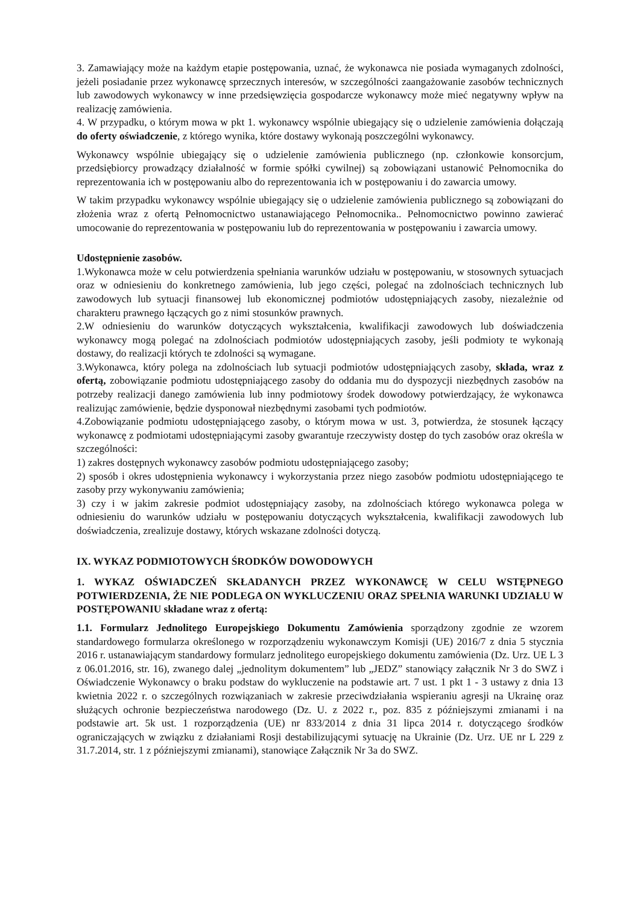3. Zamawiający może na każdym etapie postępowania, uznać, że wykonawca nie posiada wymaganych zdolności, jeżeli posiadanie przez wykonawcę sprzecznych interesów, w szczególności zaangażowanie zasobów technicznych lub zawodowych wykonawcy w inne przedsięwzięcia gospodarcze wykonawcy może mieć negatywny wpływ na realizację zamówienia.
4. W przypadku, o którym mowa w pkt 1. wykonawcy wspólnie ubiegający się o udzielenie zamówienia dołączają do oferty oświadczenie, z którego wynika, które dostawy wykonają poszczególni wykonawcy.
Wykonawcy wspólnie ubiegający się o udzielenie zamówienia publicznego (np. członkowie konsorcjum, przedsiębiorcy prowadzący działalność w formie spółki cywilnej) są zobowiązani ustanowić Pełnomocnika do reprezentowania ich w postępowaniu albo do reprezentowania ich w postępowaniu i do zawarcia umowy.
W takim przypadku wykonawcy wspólnie ubiegający się o udzielenie zamówienia publicznego są zobowiązani do złożenia wraz z ofertą Pełnomocnictwo ustanawiającego Pełnomocnika.. Pełnomocnictwo powinno zawierać umocowanie do reprezentowania w postępowaniu lub do reprezentowania w postępowaniu i zawarcia umowy.
Udostępnienie zasobów.
1.Wykonawca może w celu potwierdzenia spełniania warunków udziału w postępowaniu, w stosownych sytuacjach oraz w odniesieniu do konkretnego zamówienia, lub jego części, polegać na zdolnościach technicznych lub zawodowych lub sytuacji finansowej lub ekonomicznej podmiotów udostępniających zasoby, niezależnie od charakteru prawnego łączących go z nimi stosunków prawnych.
2.W odniesieniu do warunków dotyczących wykształcenia, kwalifikacji zawodowych lub doświadczenia wykonawcy mogą polegać na zdolnościach podmiotów udostępniających zasoby, jeśli podmioty te wykonają dostawy, do realizacji których te zdolności są wymagane.
3.Wykonawca, który polega na zdolnościach lub sytuacji podmiotów udostępniających zasoby, składa, wraz z ofertą, zobowiązanie podmiotu udostępniającego zasoby do oddania mu do dyspozycji niezbędnych zasobów na potrzeby realizacji danego zamówienia lub inny podmiotowy środek dowodowy potwierdzający, że wykonawca realizując zamówienie, będzie dysponował niezbędnymi zasobami tych podmiotów.
4.Zobowiązanie podmiotu udostępniającego zasoby, o którym mowa w ust. 3, potwierdza, że stosunek łączący wykonawcę z podmiotami udostępniającymi zasoby gwarantuje rzeczywisty dostęp do tych zasobów oraz określa w szczególności:
1) zakres dostępnych wykonawcy zasobów podmiotu udostępniającego zasoby;
2) sposób i okres udostępnienia wykonawcy i wykorzystania przez niego zasobów podmiotu udostępniającego te zasoby przy wykonywaniu zamówienia;
3) czy i w jakim zakresie podmiot udostępniający zasoby, na zdolnościach którego wykonawca polega w odniesieniu do warunków udziału w postępowaniu dotyczących wykształcenia, kwalifikacji zawodowych lub doświadczenia, zrealizuje dostawy, których wskazane zdolności dotyczą.
IX. WYKAZ PODMIOTOWYCH ŚRODKÓW DOWODOWYCH
1. WYKAZ OŚWIADCZEŃ SKŁADANYCH PRZEZ WYKONAWCĘ W CELU WSTĘPNEGO POTWIERDZENIA, ŻE NIE PODLEGA ON WYKLUCZENIU ORAZ SPEŁNIA WARUNKI UDZIAŁU W POSTĘPOWANIU składane wraz z ofertą:
1.1. Formularz Jednolitego Europejskiego Dokumentu Zamówienia sporządzony zgodnie ze wzorem standardowego formularza określonego w rozporządzeniu wykonawczym Komisji (UE) 2016/7 z dnia 5 stycznia 2016 r. ustanawiającym standardowy formularz jednolitego europejskiego dokumentu zamówienia (Dz. Urz. UE L 3 z 06.01.2016, str. 16), zwanego dalej „jednolitym dokumentem” lub „JEDZ” stanowiący załącznik Nr 3 do SWZ i Oświadczenie Wykonawcy o braku podstaw do wykluczenie na podstawie art. 7 ust. 1 pkt 1 - 3 ustawy z dnia 13 kwietnia 2022 r. o szczególnych rozwiązaniach w zakresie przeciwdziałania wspieraniu agresji na Ukrainę oraz służących ochronie bezpieczeństwa narodowego (Dz. U. z 2022 r., poz. 835 z późniejszymi zmianami i na podstawie art. 5k ust. 1 rozporządzenia (UE) nr 833/2014 z dnia 31 lipca 2014 r. dotyczącego środków ograniczających w związku z działaniami Rosji destabilizującymi sytuację na Ukrainie (Dz. Urz. UE nr L 229 z 31.7.2014, str. 1 z późniejszymi zmianami), stanowiące Załącznik Nr 3a do SWZ.